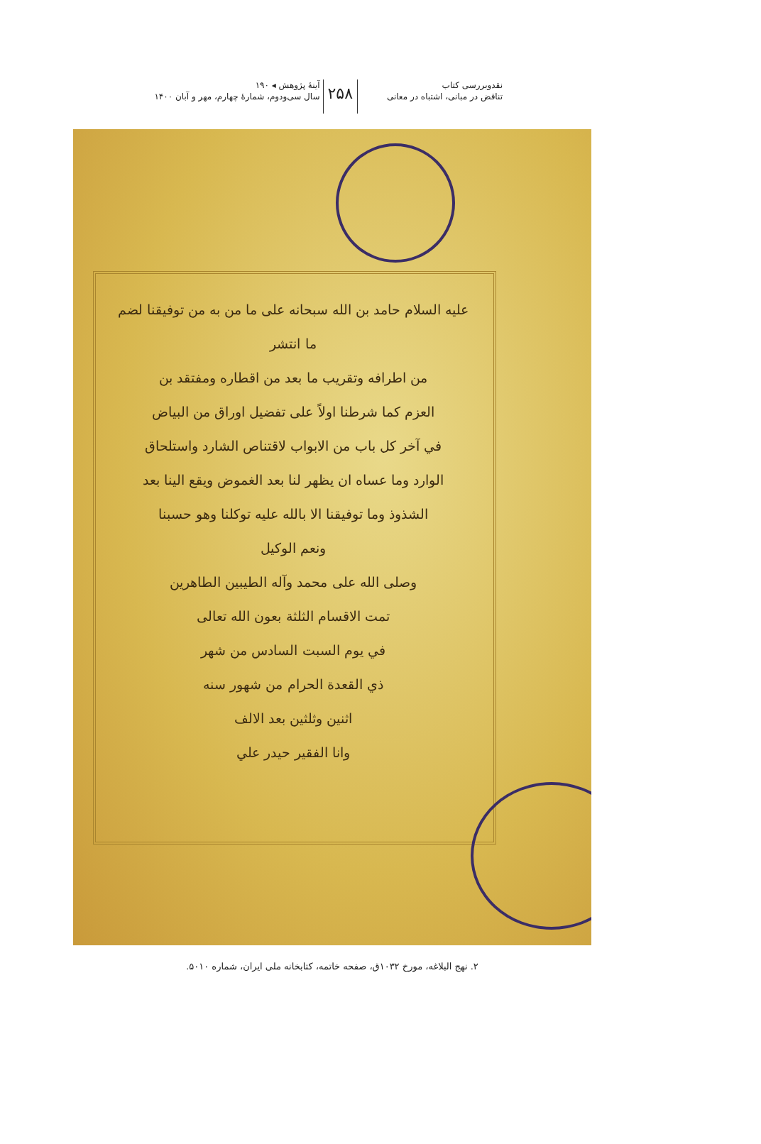نقدوبررسی کتاب
تناقض در مبانی، اشتباه در معانی
۲۵۸
آینهٔ پژوهش ◂ ۱۹۰
سال سی‌ودوم، شماره‌ٔ چهارم، مهر و آبان ۱۴۰۰
عليه السلام حامد بن الله سبحانه على ما من به من توفيقنا لضم ما انتشر
من اطرافه وتقريب ما بعد من اقطاره ومفتقد بن
العزم كما شرطنا اولاً على تفضيل اوراق من البياض
في آخر كل باب من الابواب لاقتناص الشارد واستلحاق
الوارد وما عساه ان يظهر لنا بعد الغموض ويقع الينا بعد
الشذوذ وما توفيقنا الا بالله عليه توكلنا وهو حسبنا
ونعم الوكيل
وصلى الله على محمد وآله الطيبين الطاهرين
تمت الاقسام الثلثة بعون الله تعالى
في يوم السبت السادس من شهر
ذي القعدة الحرام من شهور سنه
اثنين وثلثين بعد الالف
وانا الفقير حيدر علي
۲. نهج البلاغه، مورخ ۱۰۳۲ق، صفحه خاتمه، کتابخانه ملی ایران، شماره ۵۰۱۰.